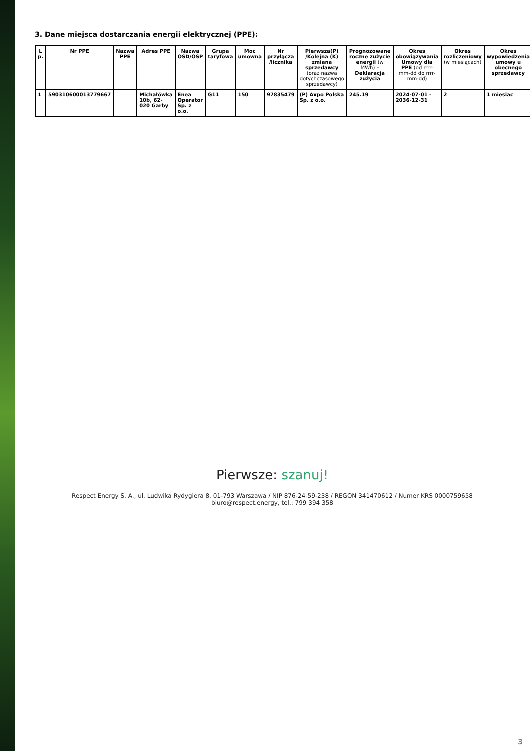3. Dane miejsca dostarczania energii elektrycznej (PPE):
| L p. | Nr PPE | Nazwa PPE | Adres PPE | Nazwa OSD/OSP | Grupa taryfowa | Moc umowna | Nr przyłącza /licznika | Pierwsza(P) /Kolejna (K) zmiana sprzedawcy (oraz nazwa dotychczasowego sprzedawcy) | Prognozowane roczne zużycie energii (w MWh) – Deklaracja zużycia | Okres obowiązywania Umowy dla PPE (od rrrr-mm-dd do rrrr-mm-dd) | Okres rozliczeniowy (w miesiącach) | Okres wypowiedzenia umowy u obecnego sprzedawcy |
| --- | --- | --- | --- | --- | --- | --- | --- | --- | --- | --- | --- | --- |
| 1 | 590310600013779667 | | Michałówka 10b, 62-020 Garby | Enea Operator Sp. z o.o. | G11 | 150 | 97835479 | (P) Axpo Polska Sp. z o.o. | 245.19 | 2024-07-01 - 2036-12-31 | 2 | 1 miesiąc |
Pierwsze: szanuj!
Respect Energy S. A., ul. Ludwika Rydygiera 8, 01-793 Warszawa / NIP 876-24-59-238 / REGON 341470612 / Numer KRS 0000759658
biuro@respect.energy, tel.: 799 394 358
3